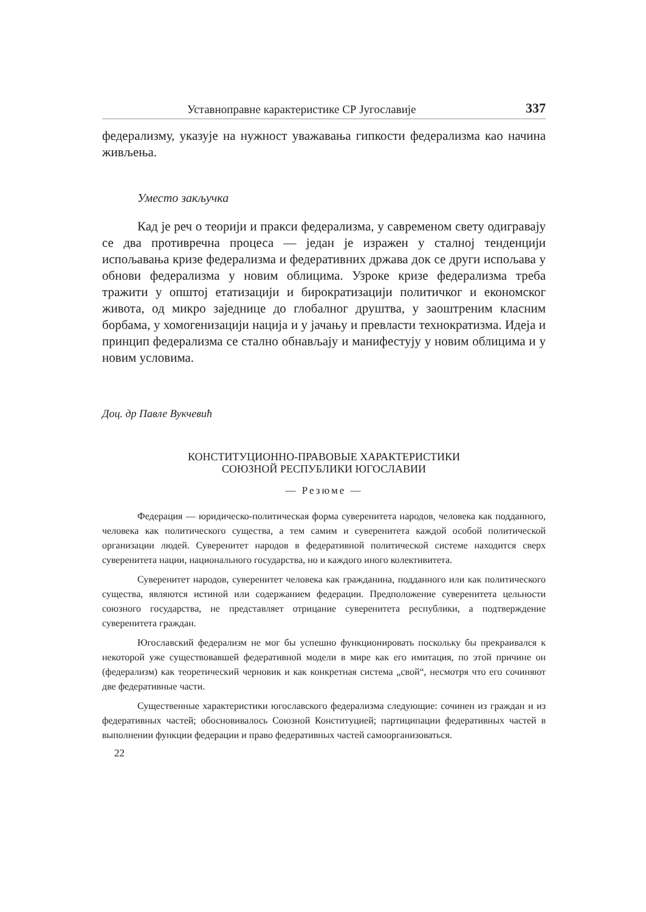Уставноправне карактеристике СР Југославије 337
федерализму, указује на нужност уважавања гипкости федерализма као начина живљења.
Уместо закључка
Кад је реч о теорији и пракси федерализма, у савременом свету одигравају се два противречна процеса — један је изражен у сталној тенденцији испољавања кризе федерализма и федеративних држава док се други испољава у обнови федерализма у новим облицима. Узроке кризе федерализма треба тражити у општој етатизацији и бирократизацији политичког и економског живота, од микро заједнице до глобалног друштва, у заоштреним класним борбама, у хомогенизацији нација и у јачању и превласти технократизма. Идеја и принцип федерализма се стално обнављају и манифестују у новим облицима и у новим условима.
Доц. др Павле Вукчевић
КОНСТИТУЦИОННО-ПРАВОВЫЕ ХАРАКТЕРИСТИКИ
СОЮЗНОЙ РЕСПУБЛИКИ ЮГОСЛАВИИ
— Резюме —
Федерация — юридическо-политическая форма суверенитета народов, человека как подданного, человека как политического существа, а тем самим и суверенитета каждой особой политической организации людей. Суверенитет народов в федеративной политической системе находится сверх суверенитета нации, национального государства, но и каждого иного колективитета.
Суверенитет народов, суверенитет человека как гражданина, подданного или как политического существа, являются истиной или содержанием федерации. Предположение суверенитета цельности союзного государства, не представляет отрицание суверенитета республики, а подтверждение суверенитета граждан.
Югославский федерализм не мог бы успешно функционировать поскольку бы прекраивался к некоторой уже существовавшей федеративной модели в мире как его имитация, по этой причине он (федерализм) как теоретический черновик и как конкретная система „свой“, несмотря что его сочиняют две федеративные части.
Существенные характеристики югославского федерализма следующие: сочинен из граждан и из федеративных частей; обосновивалось Союзной Конституцией; партиципации федеративных частей в выполнении функции федерации и право федеративных частей самоорганизоваться.
22